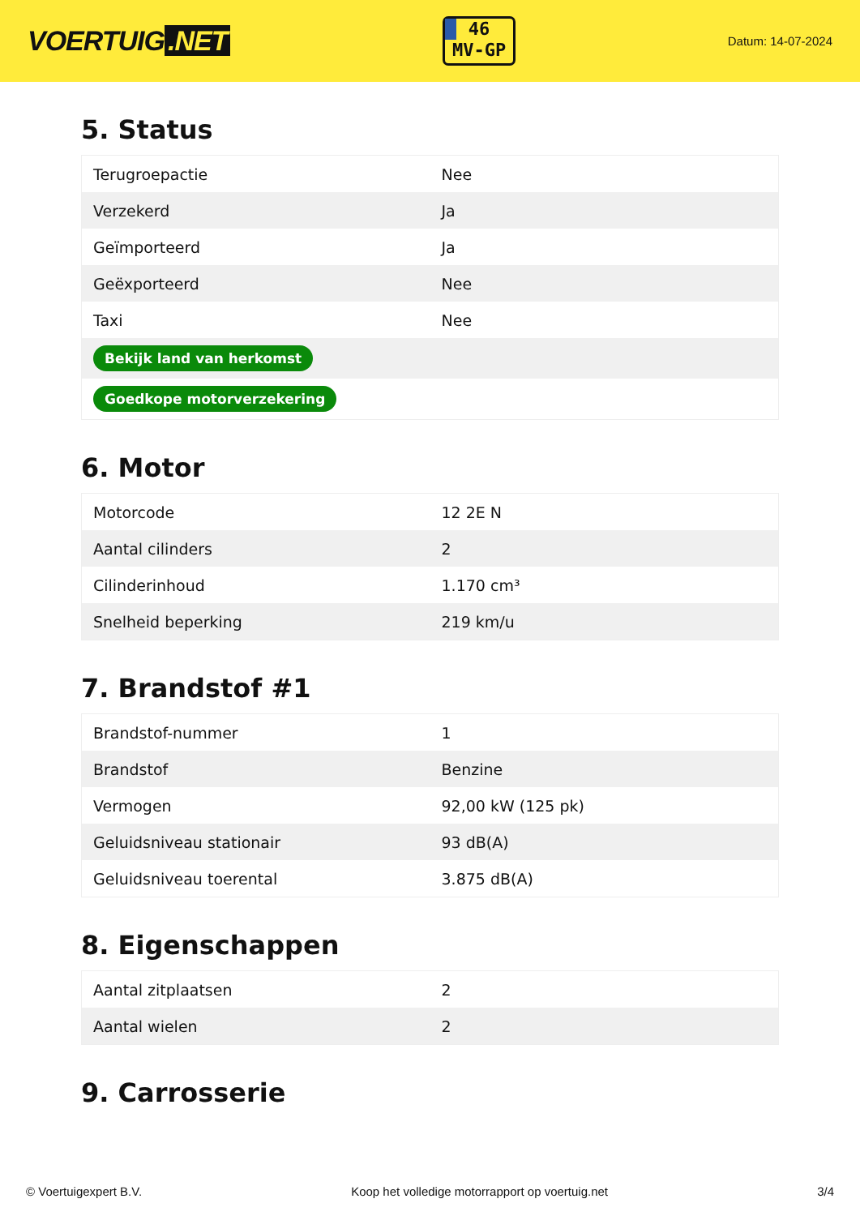VOERTUIG.NET
46
MV-GP
Datum: 14-07-2024
5. Status
| Terugroepactie | Nee |
| Verzekerd | Ja |
| Geïmporteerd | Ja |
| Geëxporteerd | Nee |
| Taxi | Nee |
| Bekijk land van herkomst | |
| Goedkope motorverzekering | |
6. Motor
| Motorcode | 12 2E N |
| Aantal cilinders | 2 |
| Cilinderinhoud | 1.170 cm³ |
| Snelheid beperking | 219 km/u |
7. Brandstof #1
| Brandstof-nummer | 1 |
| Brandstof | Benzine |
| Vermogen | 92,00 kW (125 pk) |
| Geluidsniveau stationair | 93 dB(A) |
| Geluidsniveau toerental | 3.875 dB(A) |
8. Eigenschappen
| Aantal zitplaatsen | 2 |
| Aantal wielen | 2 |
9. Carrosserie
© Voertuigexpert B.V. Koop het volledige motorrapport op voertuig.net 3/4